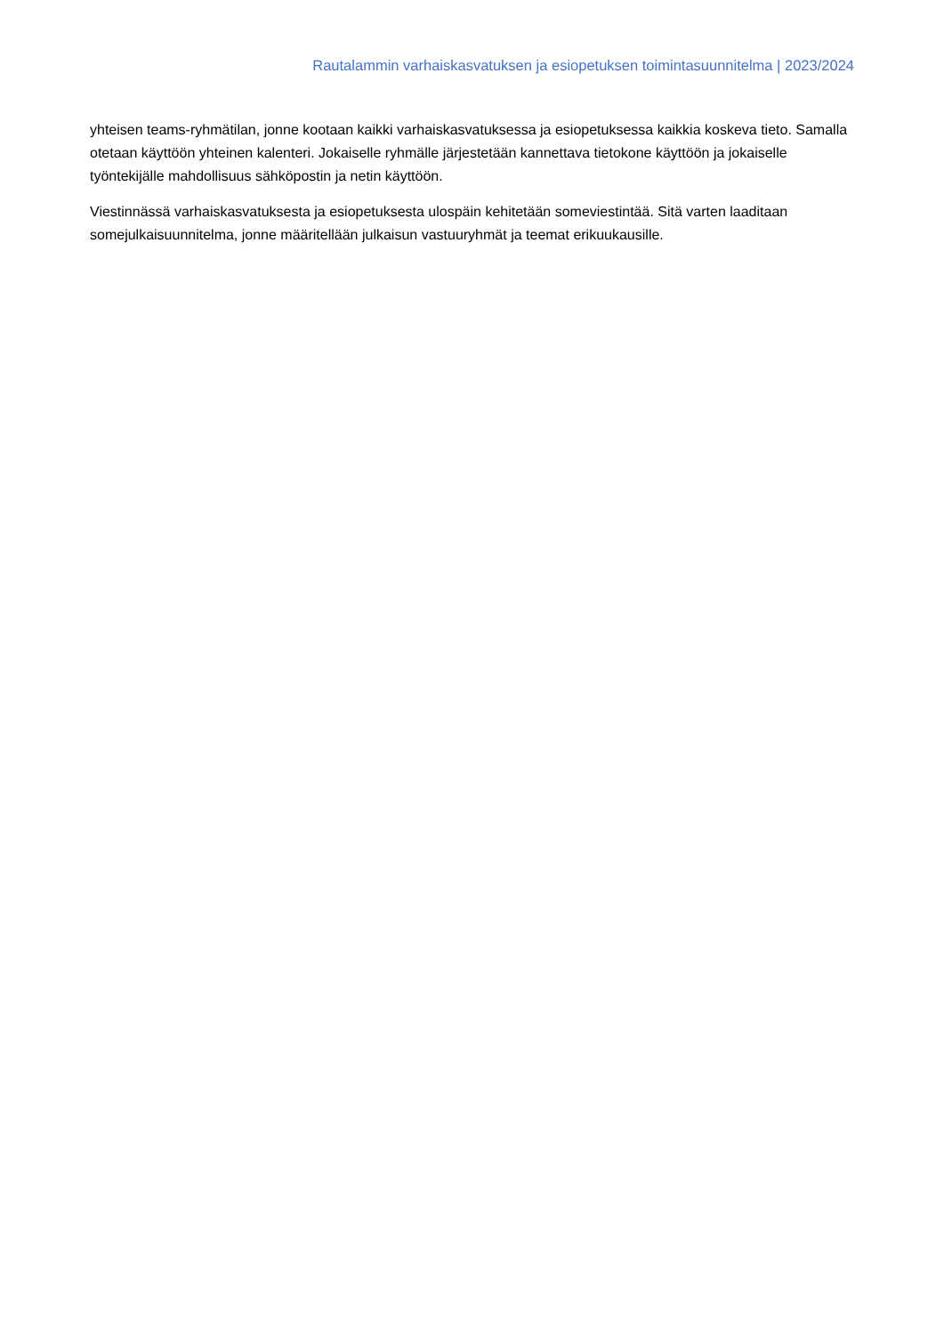Rautalammin varhaiskasvatuksen ja esiopetuksen toimintasuunnitelma | 2023/2024
yhteisen teams-ryhmätilan, jonne kootaan kaikki varhaiskasvatuksessa ja esiopetuksessa kaikkia koskeva tieto. Samalla otetaan käyttöön yhteinen kalenteri. Jokaiselle ryhmälle järjestetään kannettava tietokone käyttöön ja jokaiselle työntekijälle mahdollisuus sähköpostin ja netin käyttöön.
Viestinnässä varhaiskasvatuksesta ja esiopetuksesta ulospäin kehitetään someviestintää. Sitä varten laaditaan somejulkaisuunnitelma, jonne määritellään julkaisun vastuuryhmät ja teemat erikuukausille.